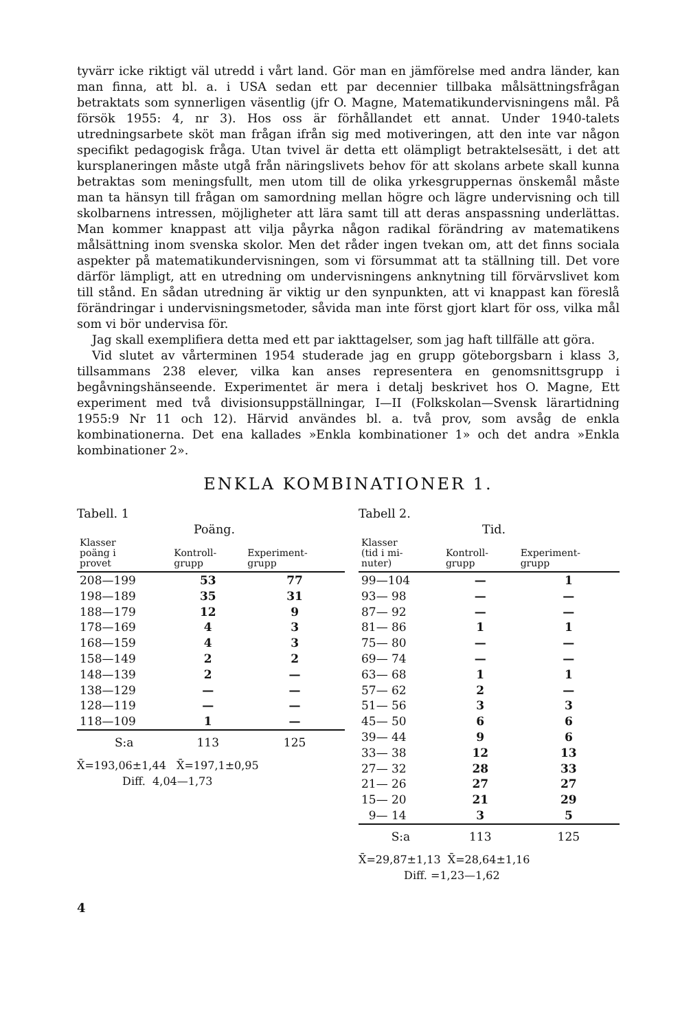tyvärr icke riktigt väl utredd i vårt land. Gör man en jämförelse med andra länder, kan man finna, att bl. a. i USA sedan ett par decennier tillbaka målsättningsfrågan betraktats som synnerligen väsentlig (jfr O. Magne, Matematikundervisningens mål. På försök 1955: 4, nr 3). Hos oss är förhållandet ett annat. Under 1940-talets utredningsarbete sköt man frågan ifrån sig med motiveringen, att den inte var någon specifikt pedagogisk fråga. Utan tvivel är detta ett olämpligt betraktelsesätt, i det att kursplaneringen måste utgå från näringslivets behov för att skolans arbete skall kunna betraktas som meningsfullt, men utom till de olika yrkesgruppernas önskemål måste man ta hänsyn till frågan om samordning mellan högre och lägre undervisning och till skolbarnens intressen, möjligheter att lära samt till att deras anspassning underlättas. Man kommer knappast att vilja påyrka någon radikal förändring av matematikens målsättning inom svenska skolor. Men det råder ingen tvekan om, att det finns sociala aspekter på matematikundervisningen, som vi försummat att ta ställning till. Det vore därför lämpligt, att en utredning om undervisningens anknytning till förvärvslivet kom till stånd. En sådan utredning är viktig ur den synpunkten, att vi knappast kan föreslå förändringar i undervisningsmetoder, såvida man inte först gjort klart för oss, vilka mål som vi bör undervisa för.
Jag skall exemplifiera detta med ett par iakttagelser, som jag haft tillfälle att göra.
Vid slutet av vårterminen 1954 studerade jag en grupp göteborgsbarn i klass 3, tillsammans 238 elever, vilka kan anses representera en genomsnittsgrupp i begåvningshänseende. Experimentet är mera i detalj beskrivet hos O. Magne, Ett experiment med två divisionsuppställningar, I—II (Folkskolan—Svensk lärartidning 1955:9 Nr 11 och 12). Härvid användes bl. a. två prov, som avsåg de enkla kombinationerna. Det ena kallades »Enkla kombinationer 1» och det andra »Enkla kombinationer 2».
ENKLA KOMBINATIONER 1.
Tabell. 1
Poäng.
| Klasser poäng i provet | Kontroll- grupp | Experiment- grupp |
| --- | --- | --- |
| 208—199 | 53 | 77 |
| 198—189 | 35 | 31 |
| 188—179 | 12 | 9 |
| 178—169 | 4 | 3 |
| 168—159 | 4 | 3 |
| 158—149 | 2 | 2 |
| 148—139 | 2 | — |
| 138—129 | — | — |
| 128—119 | — | — |
| 118—109 | 1 | — |
| S:a | 113 | 125 |
X̄=193,06±1,44 X̄=197,1±0,95
Diff. 4,04—1,73
Tabell 2.
Tid.
| Klasser (tid i mi- nuter) | Kontroll- grupp | Experiment- grupp |
| --- | --- | --- |
| 99—104 | — | 1 |
| 93— 98 | — | — |
| 87— 92 | — | — |
| 81— 86 | 1 | 1 |
| 75— 80 | — | — |
| 69— 74 | — | — |
| 63— 68 | 1 | 1 |
| 57— 62 | 2 | — |
| 51— 56 | 3 | 3 |
| 45— 50 | 6 | 6 |
| 39— 44 | 9 | 6 |
| 33— 38 | 12 | 13 |
| 27— 32 | 28 | 33 |
| 21— 26 | 27 | 27 |
| 15— 20 | 21 | 29 |
| 9— 14 | 3 | 5 |
| S:a | 113 | 125 |
X̄=29,87±1,13 X̄=28,64±1,16
Diff. =1,23—1,62
4